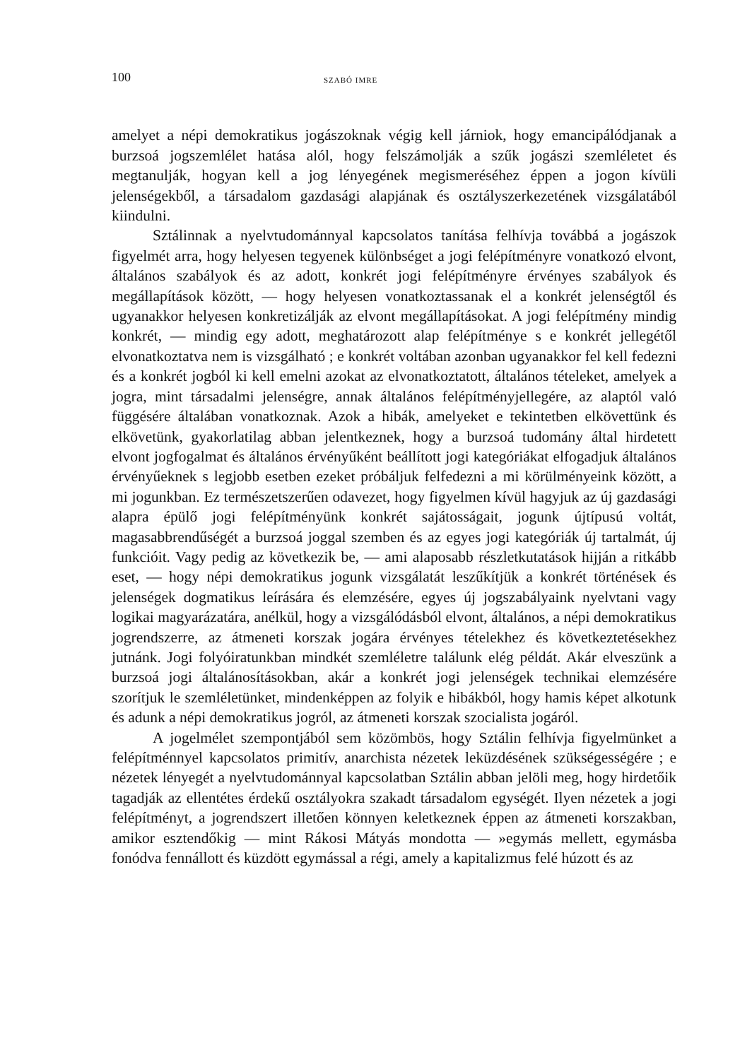100 SZABÓ IMRE
amelyet a népi demokratikus jogászoknak végig kell járniok, hogy emancipálódjanak a burzsoá jogszemlélet hatása alól, hogy felszámolják a szűk jogászi szemléletet és megtanulják, hogyan kell a jog lényegének megismeréséhez éppen a jogon kívüli jelenségekből, a társadalom gazdasági alapjának és osztályszerkezetének vizsgálatából kiindulni.
Sztálinnak a nyelvtudománnyal kapcsolatos tanítása felhívja továbbá a jogászok figyelmét arra, hogy helyesen tegyenek különbséget a jogi felépítményre vonatkozó elvont, általános szabályok és az adott, konkrét jogi felépítményre érvényes szabályok és megállapítások között, — hogy helyesen vonatkoztassanak el a konkrét jelenségtől és ugyanakkor helyesen konkretizálják az elvont megállapításokat. A jogi felépítmény mindig konkrét, — mindig egy adott, meghatározott alap felépítménye s e konkrét jellegétől elvonatkoztatva nem is vizsgálható ; e konkrét voltában azonban ugyanakkor fel kell fedezni és a konkrét jogból ki kell emelni azokat az elvonatkoztatott, általános tételeket, amelyek a jogra, mint társadalmi jelenségre, annak általános felépítményjellegére, az alaptól való függésére általában vonatkoznak. Azok a hibák, amelyeket e tekintetben elkövettünk és elkövetünk, gyakorlatilag abban jelentkeznek, hogy a burzsoá tudomány által hirdetett elvont jogfogalmat és általános érvényűként beállított jogi kategóriákat elfogadjuk általános érvényűeknek s legjobb esetben ezeket próbáljuk felfedezni a mi körülményeink között, a mi jogunkban. Ez természetszerűen odavezet, hogy figyelmen kívül hagyjuk az új gazdasági alapra épülő jogi felépítményünk konkrét sajátosságait, jogunk újtípusú voltát, magasabbrendűségét a burzsoá joggal szemben és az egyes jogi kategóriák új tartalmát, új funkcióit. Vagy pedig az következik be, — ami alaposabb részletkutatások hijján a ritkább eset, — hogy népi demokratikus jogunk vizsgálatát leszűkítjük a konkrét történések és jelenségek dogmatikus leírására és elemzésére, egyes új jogszabályaink nyelvtani vagy logikai magyarázatára, anélkül, hogy a vizsgálódásból elvont, általános, a népi demokratikus jogrendszerre, az átmeneti korszak jogára érvényes tételekhez és következtetésekhez jutnánk. Jogi folyóiratunkban mindkét szemléletre találunk elég példát. Akár elveszünk a burzsoá jogi általánosításokban, akár a konkrét jogi jelenségek technikai elemzésére szorítjuk le szemléletünket, mindenképpen az folyik e hibákból, hogy hamis képet alkotunk és adunk a népi demokratikus jogról, az átmeneti korszak szocialista jogáról.
A jogelmélet szempontjából sem közömbös, hogy Sztálin felhívja figyelmünket a felépítménnyel kapcsolatos primitív, anarchista nézetek leküzdésének szükségességére ; e nézetek lényegét a nyelvtudománnyal kapcsolatban Sztálin abban jelöli meg, hogy hirdetőik tagadják az ellentétes érdekű osztályokra szakadt társadalom egységét. Ilyen nézetek a jogi felépítményt, a jogrendszert illetően könnyen keletkeznek éppen az átmeneti korszakban, amikor esztendőkig — mint Rákosi Mátyás mondotta — »egymás mellett, egymásba fonódva fennállott és küzdött egymással a régi, amely a kapitalizmus felé húzott és az